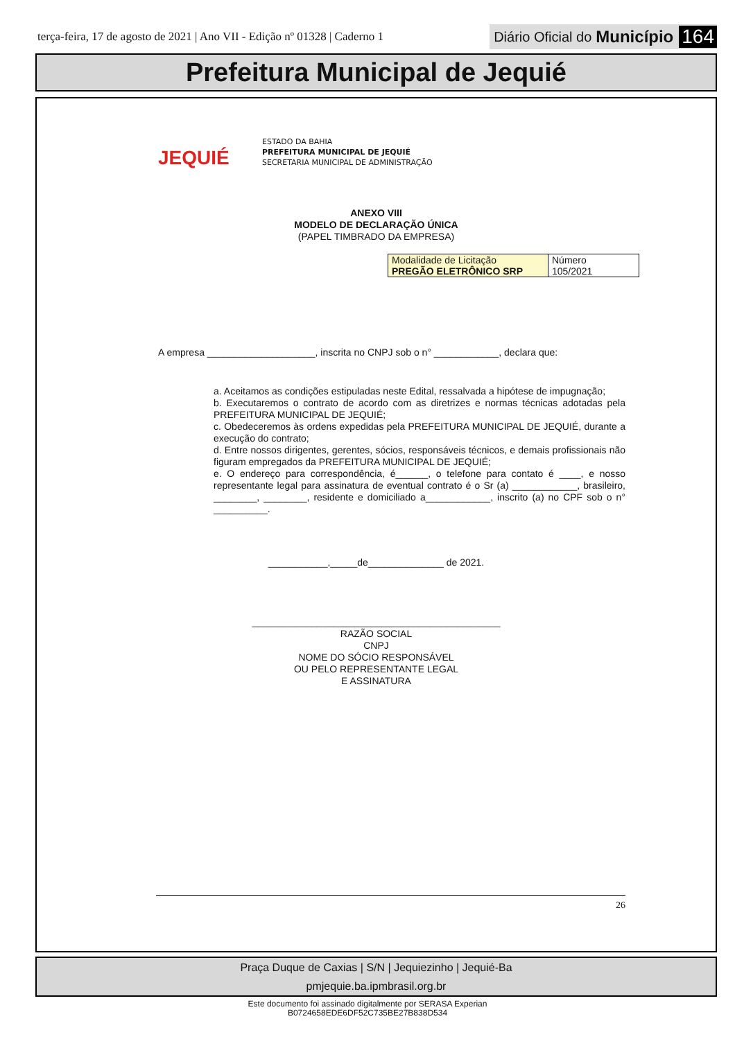terça-feira, 17 de agosto de 2021 | Ano VII - Edição nº 01328 | Caderno 1
Diário Oficial do Município 164
Prefeitura Municipal de Jequié
JEQUIÉ
ESTADO DA BAHIA
PREFEITURA MUNICIPAL DE JEQUIÉ
SECRETARIA MUNICIPAL DE ADMINISTRAÇÃO
ANEXO VIII
MODELO DE DECLARAÇÃO ÚNICA
(PAPEL TIMBRADO DA EMPRESA)
| Modalidade de Licitação PREGÃO ELETRÔNICO SRP | Número 105/2021 |
A empresa ____________________, inscrita no CNPJ sob o n° ____________, declara que:
a. Aceitamos as condições estipuladas neste Edital, ressalvada a hipótese de impugnação;
b. Executaremos o contrato de acordo com as diretrizes e normas técnicas adotadas pela PREFEITURA MUNICIPAL DE JEQUIÉ;
c. Obedeceremos às ordens expedidas pela PREFEITURA MUNICIPAL DE JEQUIÉ, durante a execução do contrato;
d. Entre nossos dirigentes, gerentes, sócios, responsáveis técnicos, e demais profissionais não figuram empregados da PREFEITURA MUNICIPAL DE JEQUIÉ;
e. O endereço para correspondência, é______, o telefone para contato é ____, e nosso representante legal para assinatura de eventual contrato é o Sr (a) ____________, brasileiro, ________, ________, residente e domiciliado a____________, inscrito (a) no CPF sob o n° __________.
___________,_____de______________ de 2021.
______________________________________________
RAZÃO SOCIAL
CNPJ
NOME DO SÓCIO RESPONSÁVEL
OU PELO REPRESENTANTE LEGAL
E ASSINATURA
26
Praça Duque de Caxias | S/N | Jequiezinho | Jequié-Ba
pmjequie.ba.ipmbrasil.org.br
Este documento foi assinado digitalmente por SERASA Experian
B0724658EDE6DF52C735BE27B838D534